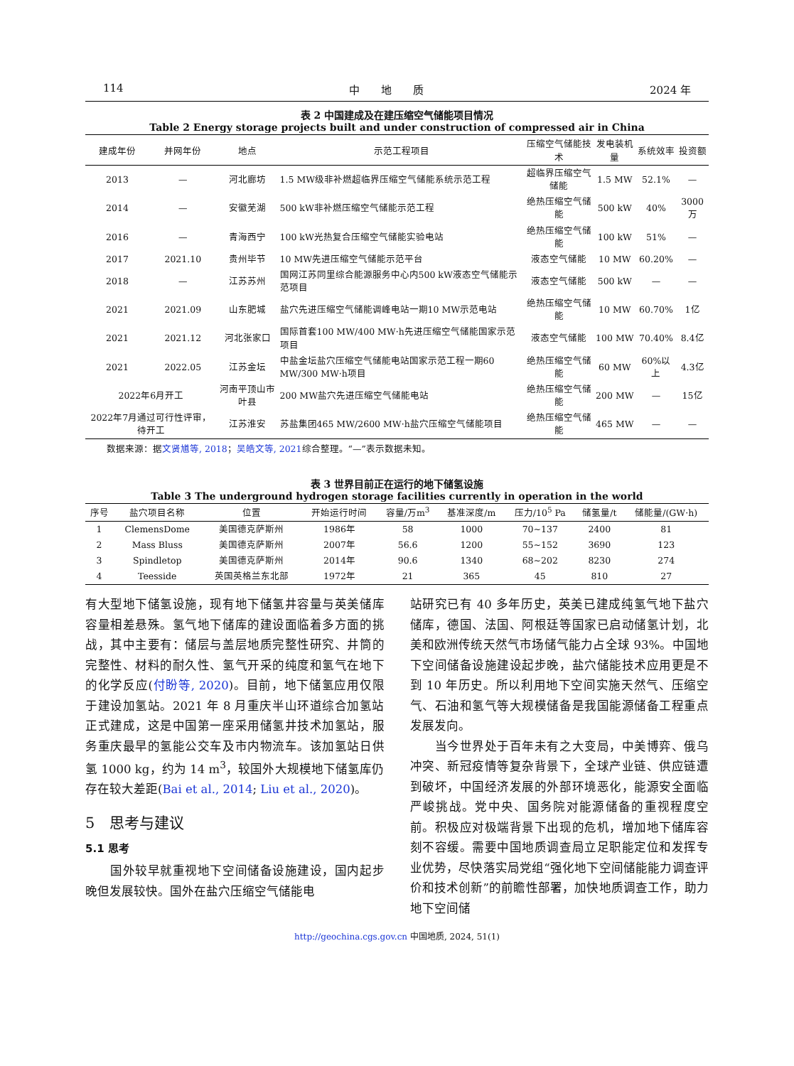114 中　　地　　质 2024 年
表 2 中国建成及在建压缩空气储能项目情况
Table 2 Energy storage projects built and under construction of compressed air in China
| 建成年份 | 并网年份 | 地点 | 示范工程项目 | 压缩空气储能技术 | 发电装机量 | 系统效率 | 投资额 |
| --- | --- | --- | --- | --- | --- | --- | --- |
| 2013 | — | 河北廊坊 | 1.5 MW级非补燃超临界压缩空气储能系统示范工程 | 超临界压缩空气储能 | 1.5 MW | 52.1% | — |
| 2014 | — | 安徽芜湖 | 500 kW非补燃压缩空气储能示范工程 | 绝热压缩空气储能 | 500 kW | 40% | 3000万 |
| 2016 | — | 青海西宁 | 100 kW光热复合压缩空气储能实验电站 | 绝热压缩空气储能 | 100 kW | 51% | — |
| 2017 | 2021.10 | 贵州毕节 | 10 MW先进压缩空气储能示范平台 | 液态空气储能 | 10 MW | 60.20% | — |
| 2018 | — | 江苏苏州 | 国网江苏同里综合能源服务中心内500 kW液态空气储能示范项目 | 液态空气储能 | 500 kW | — | — |
| 2021 | 2021.09 | 山东肥城 | 盐穴先进压缩空气储能调峰电站一期10 MW示范电站 | 绝热压缩空气储能 | 10 MW | 60.70% | 1亿 |
| 2021 | 2021.12 | 河北张家口 | 国际首套100 MW/400 MW·h先进压缩空气储能国家示范项目 | 液态空气储能 | 100 MW | 70.40% | 8.4亿 |
| 2021 | 2022.05 | 江苏金坛 | 中盐金坛盐穴压缩空气储能电站国家示范工程一期60 MW/300 MW·h项目 | 绝热压缩空气储能 | 60 MW | 60%以上 | 4.3亿 |
| 2022年6月开工 | | 河南平顶山市叶县 | 200 MW盐穴先进压缩空气储能电站 | 绝热压缩空气储能 | 200 MW | — | 15亿 |
| 2022年7月通过可行性评审，待开工 | | 江苏淮安 | 苏盐集团465 MW/2600 MW·h盐穴压缩空气储能项目 | 绝热压缩空气储能 | 465 MW | — | — |
数据来源：据文贤馗等, 2018；吴皓文等, 2021综合整理。“—”表示数据未知。
表 3 世界目前正在运行的地下储氢设施
Table 3 The underground hydrogen storage facilities currently in operation in the world
| 序号 | 盐穴项目名称 | 位置 | 开始运行时间 | 容量/万m<sup>3</sup> | 基准深度/m | 压力/10<sup>5</sup> Pa | 储氢量/t | 储能量/(GW·h) |
| --- | --- | --- | --- | --- | --- | --- | --- | --- |
| 1 | ClemensDome | 美国德克萨斯州 | 1986年 | 58 | 1000 | 70~137 | 2400 | 81 |
| 2 | Mass Bluss | 美国德克萨斯州 | 2007年 | 56.6 | 1200 | 55~152 | 3690 | 123 |
| 3 | Spindletop | 美国德克萨斯州 | 2014年 | 90.6 | 1340 | 68~202 | 8230 | 274 |
| 4 | Teesside | 英国英格兰东北部 | 1972年 | 21 | 365 | 45 | 810 | 27 |
有大型地下储氢设施，现有地下储氢井容量与英美储库容量相差悬殊。氢气地下储库的建设面临着多方面的挑战，其中主要有：储层与盖层地质完整性研究、井筒的完整性、材料的耐久性、氢气开采的纯度和氢气在地下的化学反应(付盼等, 2020)。目前，地下储氢应用仅限于建设加氢站。2021 年 8 月重庆半山环道综合加氢站正式建成，这是中国第一座采用储氢井技术加氢站，服务重庆最早的氢能公交车及市内物流车。该加氢站日供氢 1000 kg，约为 14 m<sup>3</sup>，较国外大规模地下储氢库仍存在较大差距(Bai et al., 2014; Liu et al., 2020)。
5　思考与建议
5.1 思考
　　国外较早就重视地下空间储备设施建设，国内起步晚但发展较快。国外在盐穴压缩空气储能电
站研究已有 40 多年历史，英美已建成纯氢气地下盐穴储库，德国、法国、阿根廷等国家已启动储氢计划，北美和欧洲传统天然气市场储气能力占全球 93%。中国地下空间储备设施建设起步晚，盐穴储能技术应用更是不到 10 年历史。所以利用地下空间实施天然气、压缩空气、石油和氢气等大规模储备是我国能源储备工程重点发展发向。
　　当今世界处于百年未有之大变局，中美博弈、俄乌冲突、新冠疫情等复杂背景下，全球产业链、供应链遭到破坏，中国经济发展的外部环境恶化，能源安全面临严峻挑战。党中央、国务院对能源储备的重视程度空前。积极应对极端背景下出现的危机，增加地下储库容刻不容缓。需要中国地质调查局立足职能定位和发挥专业优势，尽快落实局党组“强化地下空间储能能力调查评价和技术创新”的前瞻性部署，加快地质调查工作，助力地下空间储
http://geochina.cgs.gov.cn 中国地质, 2024, 51(1)